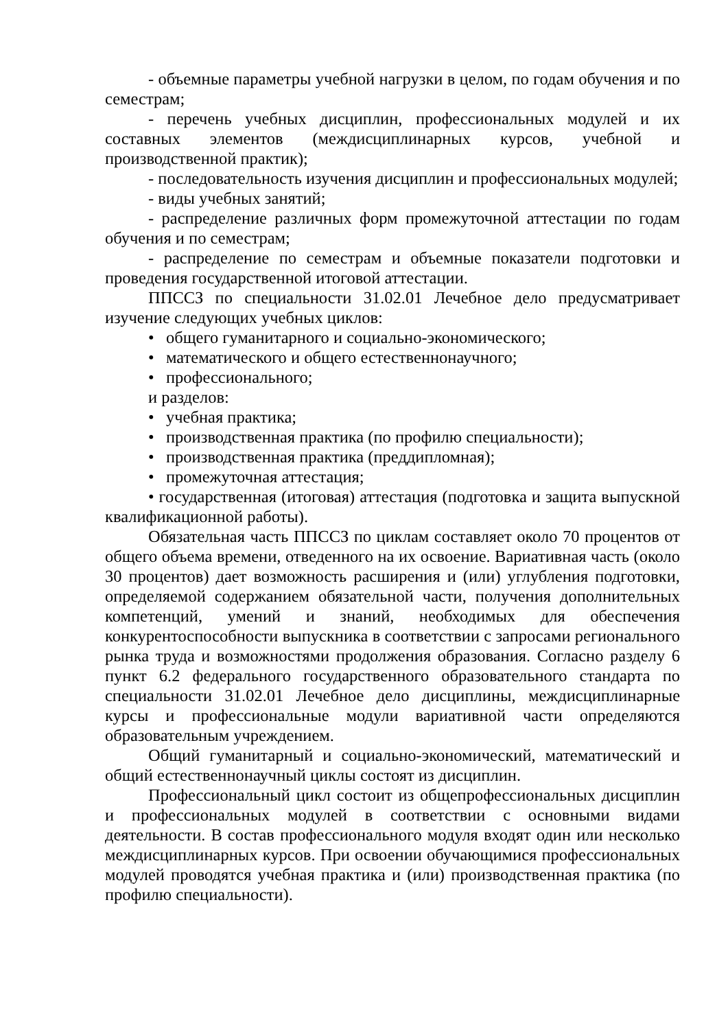- объемные параметры учебной нагрузки в целом, по годам обучения и по семестрам;
- перечень учебных дисциплин, профессиональных модулей и их составных элементов (междисциплинарных курсов, учебной и производственной практик);
- последовательность изучения дисциплин и профессиональных модулей;
- виды учебных занятий;
- распределение различных форм промежуточной аттестации по годам обучения и по семестрам;
- распределение по семестрам и объемные показатели подготовки и проведения государственной итоговой аттестации.
ППССЗ по специальности 31.02.01 Лечебное дело предусматривает изучение следующих учебных циклов:
• общего гуманитарного и социально-экономического;
• математического и общего естественнонаучного;
• профессионального;
и разделов:
• учебная практика;
• производственная практика (по профилю специальности);
• производственная практика (преддипломная);
• промежуточная аттестация;
• государственная (итоговая) аттестация (подготовка и защита выпускной квалификационной работы).
Обязательная часть ППССЗ по циклам составляет около 70 процентов от общего объема времени, отведенного на их освоение. Вариативная часть (около 30 процентов) дает возможность расширения и (или) углубления подготовки, определяемой содержанием обязательной части, получения дополнительных компетенций, умений и знаний, необходимых для обеспечения конкурентоспособности выпускника в соответствии с запросами регионального рынка труда и возможностями продолжения образования. Согласно разделу 6 пункт 6.2 федерального государственного образовательного стандарта по специальности 31.02.01 Лечебное дело дисциплины, междисциплинарные курсы и профессиональные модули вариативной части определяются образовательным учреждением.
Общий гуманитарный и социально-экономический, математический и общий естественнонаучный циклы состоят из дисциплин.
Профессиональный цикл состоит из общепрофессиональных дисциплин и профессиональных модулей в соответствии с основными видами деятельности. В состав профессионального модуля входят один или несколько междисциплинарных курсов. При освоении обучающимися профессиональных модулей проводятся учебная практика и (или) производственная практика (по профилю специальности).